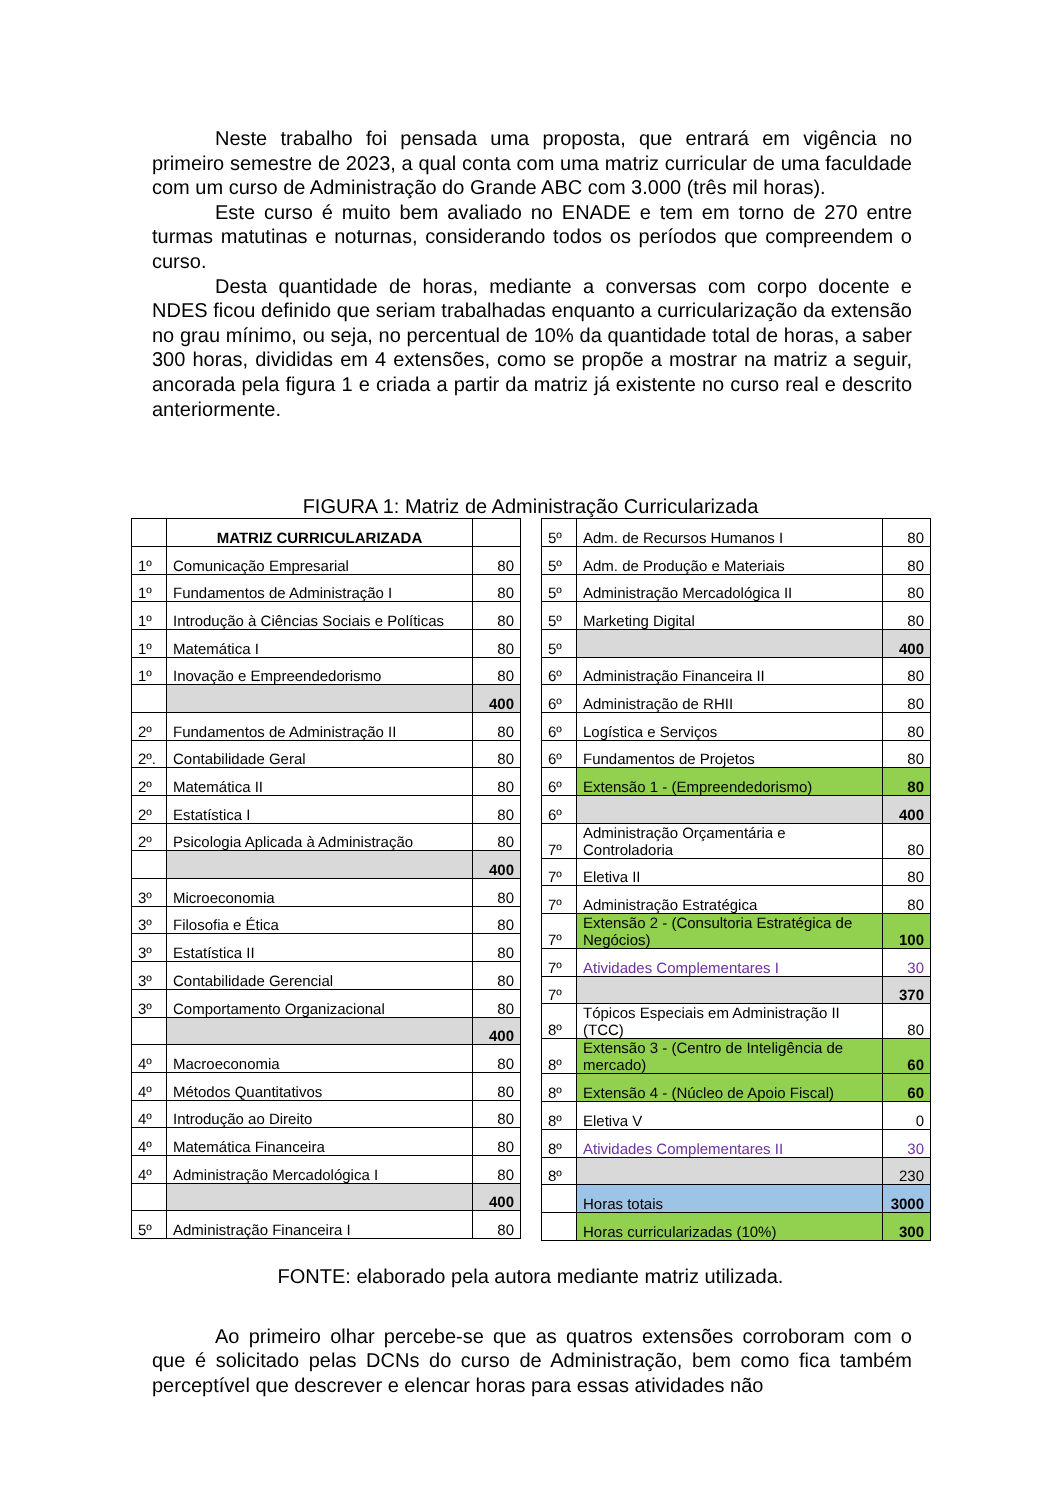Neste trabalho foi pensada uma proposta, que entrará em vigência no primeiro semestre de 2023, a qual conta com uma matriz curricular de uma faculdade com um curso de Administração do Grande ABC com 3.000 (três mil horas).
Este curso é muito bem avaliado no ENADE e tem em torno de 270 entre turmas matutinas e noturnas, considerando todos os períodos que compreendem o curso.
Desta quantidade de horas, mediante a conversas com corpo docente e NDES ficou definido que seriam trabalhadas enquanto a curricularização da extensão no grau mínimo, ou seja, no percentual de 10% da quantidade total de horas, a saber 300 horas, divididas em 4 extensões, como se propõe a mostrar na matriz a seguir, ancorada pela figura 1 e criada a partir da matriz já existente no curso real e descrito anteriormente.
FIGURA 1: Matriz de Administração Curricularizada
| | MATRIZ CURRICULARIZADA | |
| 1º | Comunicação Empresarial | 80 |
| 1º | Fundamentos de Administração I | 80 |
| 1º | Introdução à Ciências Sociais e Políticas | 80 |
| 1º | Matemática I | 80 |
| 1º | Inovação e Empreendedorismo | 80 |
| | | 400 |
| 2º | Fundamentos de Administração II | 80 |
| 2º. | Contabilidade Geral | 80 |
| 2º | Matemática II | 80 |
| 2º | Estatística I | 80 |
| 2º | Psicologia Aplicada à Administração | 80 |
| | | 400 |
| 3º | Microeconomia | 80 |
| 3º | Filosofia e Ética | 80 |
| 3º | Estatística II | 80 |
| 3º | Contabilidade Gerencial | 80 |
| 3º | Comportamento Organizacional | 80 |
| | | 400 |
| 4º | Macroeconomia | 80 |
| 4º | Métodos Quantitativos | 80 |
| 4º | Introdução ao Direito | 80 |
| 4º | Matemática Financeira | 80 |
| 4º | Administração Mercadológica I | 80 |
| | | 400 |
| 5º | Administração Financeira I | 80 |
| 5º | Adm. de Recursos Humanos I | 80 |
| 5º | Adm. de Produção e Materiais | 80 |
| 5º | Administração Mercadológica II | 80 |
| 5º | Marketing Digital | 80 |
| 5º | | 400 |
| 6º | Administração Financeira II | 80 |
| 6º | Administração de RHII | 80 |
| 6º | Logística e Serviços | 80 |
| 6º | Fundamentos de Projetos | 80 |
| 6º | Extensão 1 - (Empreendedorismo) | 80 |
| 6º | | 400 |
| 7º | Administração Orçamentária e Controladoria | 80 |
| 7º | Eletiva II | 80 |
| 7º | Administração Estratégica | 80 |
| 7º | Extensão 2 - (Consultoria Estratégica de Negócios) | 100 |
| 7º | Atividades Complementares I | 30 |
| 7º | | 370 |
| 8º | Tópicos Especiais em Administração II (TCC) | 80 |
| 8º | Extensão 3 - (Centro de Inteligência de mercado) | 60 |
| 8º | Extensão 4 - (Núcleo de Apoio Fiscal) | 60 |
| 8º | Eletiva V | 0 |
| 8º | Atividades Complementares II | 30 |
| 8º | | 230 |
| | Horas totais | 3000 |
| | Horas curricularizadas (10%) | 300 |
FONTE: elaborado pela autora mediante matriz utilizada.
Ao primeiro olhar percebe-se que as quatros extensões corroboram com o que é solicitado pelas DCNs do curso de Administração, bem como fica também perceptível que descrever e elencar horas para essas atividades não